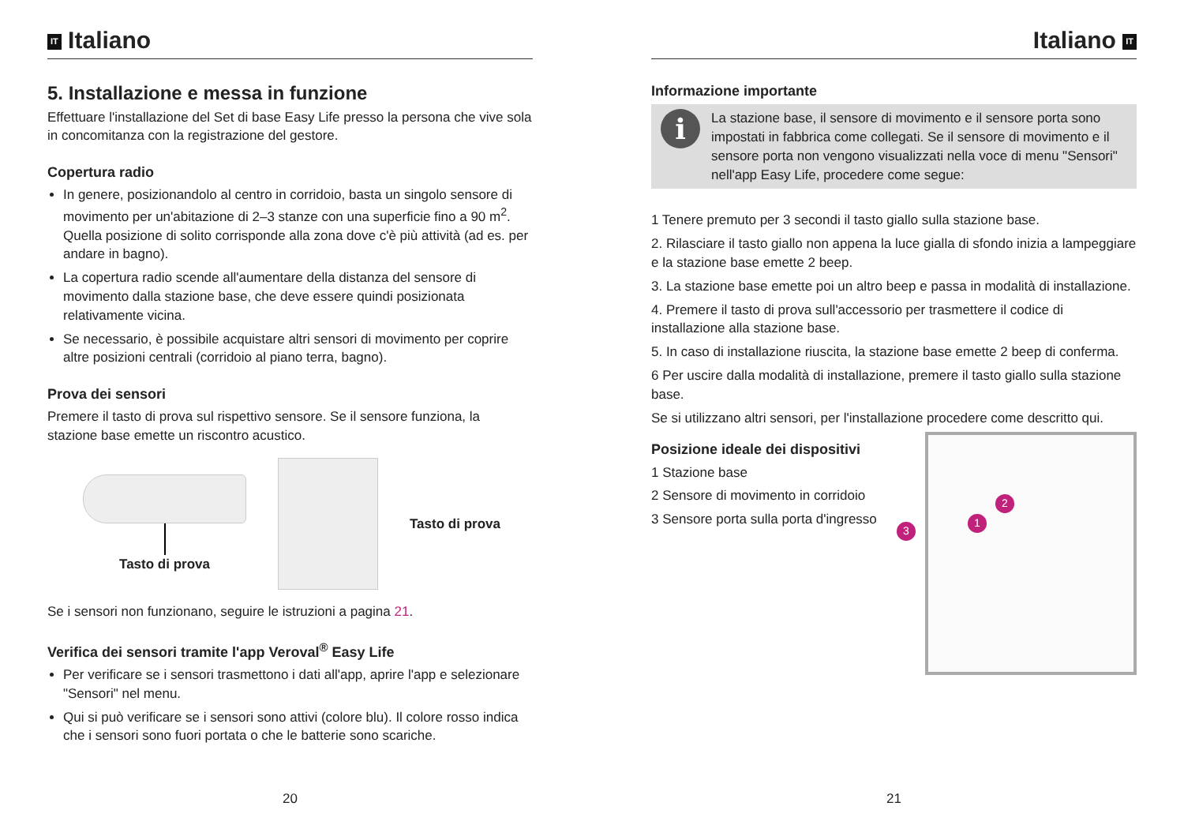IT Italiano
5. Installazione e messa in funzione
Effettuare l'installazione del Set di base Easy Life presso la persona che vive sola in concomitanza con la registrazione del gestore.
Copertura radio
In genere, posizionandolo al centro in corridoio, basta un singolo sensore di movimento per un'abitazione di 2–3 stanze con una superficie fino a 90 m<sup>2</sup>. Quella posizione di solito corrisponde alla zona dove c'è più attività (ad es. per andare in bagno).
La copertura radio scende all'aumentare della distanza del sensore di movimento dalla stazione base, che deve essere quindi posizionata relativamente vicina.
Se necessario, è possibile acquistare altri sensori di movimento per coprire altre posizioni centrali (corridoio al piano terra, bagno).
Prova dei sensori
Premere il tasto di prova sul rispettivo sensore. Se il sensore funziona, la stazione base emette un riscontro acustico.
Tasto di prova Tasto di prova
Se i sensori non funzionano, seguire le istruzioni a pagina 21.
Verifica dei sensori tramite l'app Veroval<sup>®</sup> Easy Life
Per verificare se i sensori trasmettono i dati all'app, aprire l'app e selezionare "Sensori" nel menu.
Qui si può verificare se i sensori sono attivi (colore blu). Il colore rosso indica che i sensori sono fuori portata o che le batterie sono scariche.
20
Italiano IT
Informazione importante
i
La stazione base, il sensore di movimento e il sensore porta sono impostati in fabbrica come collegati. Se il sensore di movimento e il sensore porta non vengono visualizzati nella voce di menu "Sensori" nell'app Easy Life, procedere come segue:
1 Tenere premuto per 3 secondi il tasto giallo sulla stazione base.
2. Rilasciare il tasto giallo non appena la luce gialla di sfondo inizia a lampeggiare e la stazione base emette 2 beep.
3. La stazione base emette poi un altro beep e passa in modalità di installazione.
4. Premere il tasto di prova sull'accessorio per trasmettere il codice di installazione alla stazione base.
5. In caso di installazione riuscita, la stazione base emette 2 beep di conferma.
6 Per uscire dalla modalità di installazione, premere il tasto giallo sulla stazione base.
Se si utilizzano altri sensori, per l'installazione procedere come descritto qui.
Posizione ideale dei dispositivi
1 Stazione base
2 Sensore di movimento in corridoio
3 Sensore porta sulla porta d'ingresso
3
1
2
21